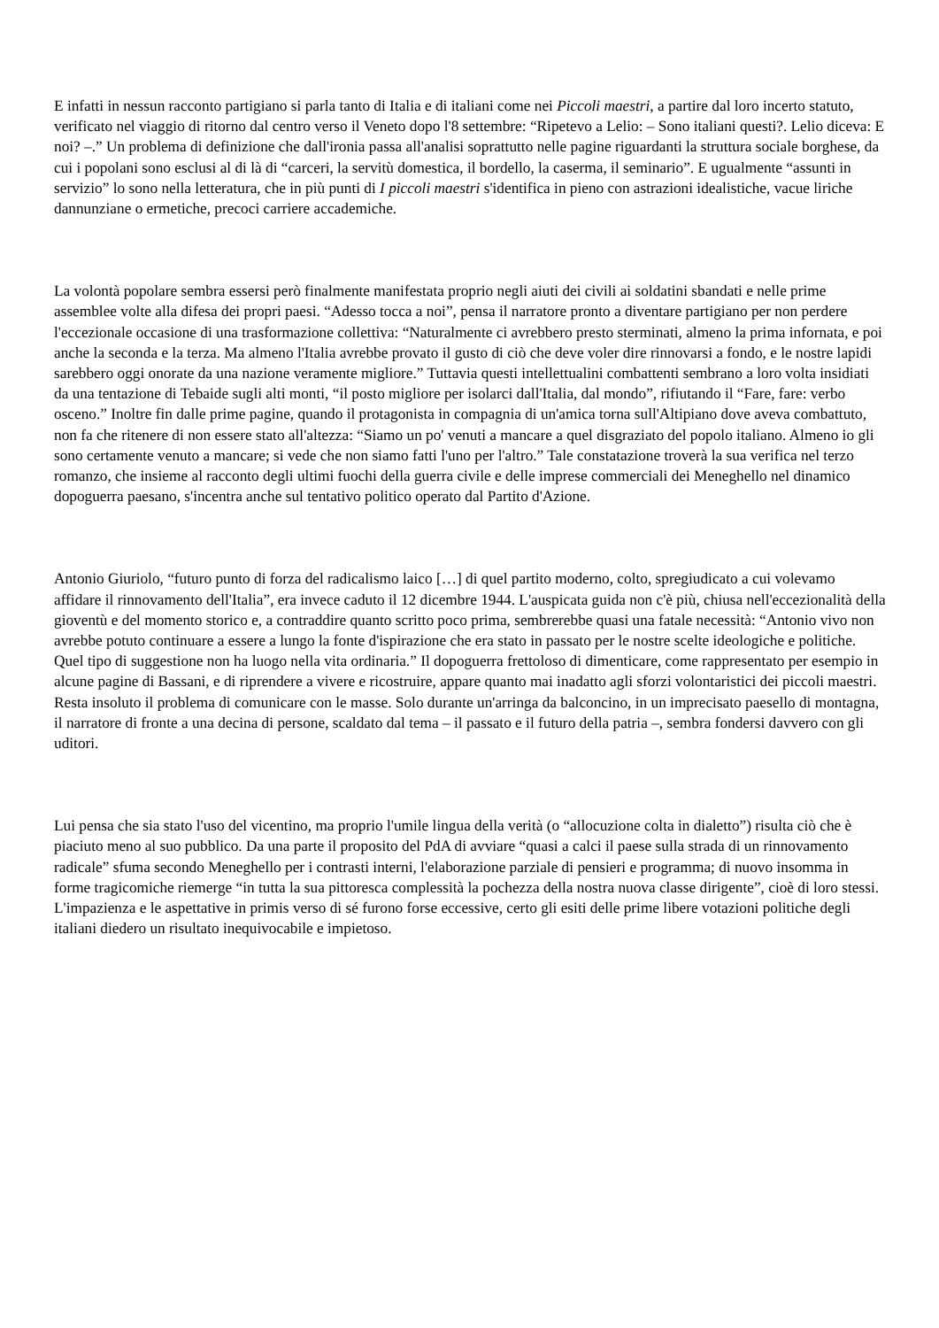E infatti in nessun racconto partigiano si parla tanto di Italia e di italiani come nei Piccoli maestri, a partire dal loro incerto statuto, verificato nel viaggio di ritorno dal centro verso il Veneto dopo l'8 settembre: “Ripetevo a Lelio: – Sono italiani questi?. Lelio diceva: E noi? –.” Un problema di definizione che dall'ironia passa all'analisi soprattutto nelle pagine riguardanti la struttura sociale borghese, da cui i popolani sono esclusi al di là di “carceri, la servitù domestica, il bordello, la caserma, il seminario”. E ugualmente “assunti in servizio” lo sono nella letteratura, che in più punti di I piccoli maestri s'identifica in pieno con astrazioni idealistiche, vacue liriche dannunziane o ermetiche, precoci carriere accademiche.
La volontà popolare sembra essersi però finalmente manifestata proprio negli aiuti dei civili ai soldatini sbandati e nelle prime assemblee volte alla difesa dei propri paesi. “Adesso tocca a noi”, pensa il narratore pronto a diventare partigiano per non perdere l'eccezionale occasione di una trasformazione collettiva: “Naturalmente ci avrebbero presto sterminati, almeno la prima infornata, e poi anche la seconda e la terza. Ma almeno l'Italia avrebbe provato il gusto di ciò che deve voler dire rinnovarsi a fondo, e le nostre lapidi sarebbero oggi onorate da una nazione veramente migliore.” Tuttavia questi intellettualini combattenti sembrano a loro volta insidiati da una tentazione di Tebaide sugli alti monti, “il posto migliore per isolarci dall'Italia, dal mondo”, rifiutando il “Fare, fare: verbo osceno.” Inoltre fin dalle prime pagine, quando il protagonista in compagnia di un'amica torna sull'Altipiano dove aveva combattuto, non fa che ritenere di non essere stato all'altezza: “Siamo un po' venuti a mancare a quel disgraziato del popolo italiano. Almeno io gli sono certamente venuto a mancare; si vede che non siamo fatti l'uno per l'altro.” Tale constatazione troverà la sua verifica nel terzo romanzo, che insieme al racconto degli ultimi fuochi della guerra civile e delle imprese commerciali dei Meneghello nel dinamico dopoguerra paesano, s'incentra anche sul tentativo politico operato dal Partito d'Azione.
Antonio Giuriolo, “futuro punto di forza del radicalismo laico […] di quel partito moderno, colto, spregiudicato a cui volevamo affidare il rinnovamento dell'Italia”, era invece caduto il 12 dicembre 1944. L'auspicata guida non c'è più, chiusa nell'eccezionalità della gioventù e del momento storico e, a contraddire quanto scritto poco prima, sembrerebbe quasi una fatale necessità: “Antonio vivo non avrebbe potuto continuare a essere a lungo la fonte d'ispirazione che era stato in passato per le nostre scelte ideologiche e politiche. Quel tipo di suggestione non ha luogo nella vita ordinaria.” Il dopoguerra frettoloso di dimenticare, come rappresentato per esempio in alcune pagine di Bassani, e di riprendere a vivere e ricostruire, appare quanto mai inadatto agli sforzi volontaristici dei piccoli maestri. Resta insoluto il problema di comunicare con le masse. Solo durante un'arringa da balconcino, in un imprecisato paesello di montagna, il narratore di fronte a una decina di persone, scaldato dal tema – il passato e il futuro della patria –, sembra fondersi davvero con gli uditori.
Lui pensa che sia stato l'uso del vicentino, ma proprio l'umile lingua della verità (o “allocuzione colta in dialetto”) risulta ciò che è piaciuto meno al suo pubblico. Da una parte il proposito del PdA di avviare “quasi a calci il paese sulla strada di un rinnovamento radicale” sfuma secondo Meneghello per i contrasti interni, l'elaborazione parziale di pensieri e programma; di nuovo insomma in forme tragicomiche riemerge “in tutta la sua pittoresca complessità la pochezza della nostra nuova classe dirigente”, cioè di loro stessi. L'impazienza e le aspettative in primis verso di sé furono forse eccessive, certo gli esiti delle prime libere votazioni politiche degli italiani diedero un risultato inequivocabile e impietoso.